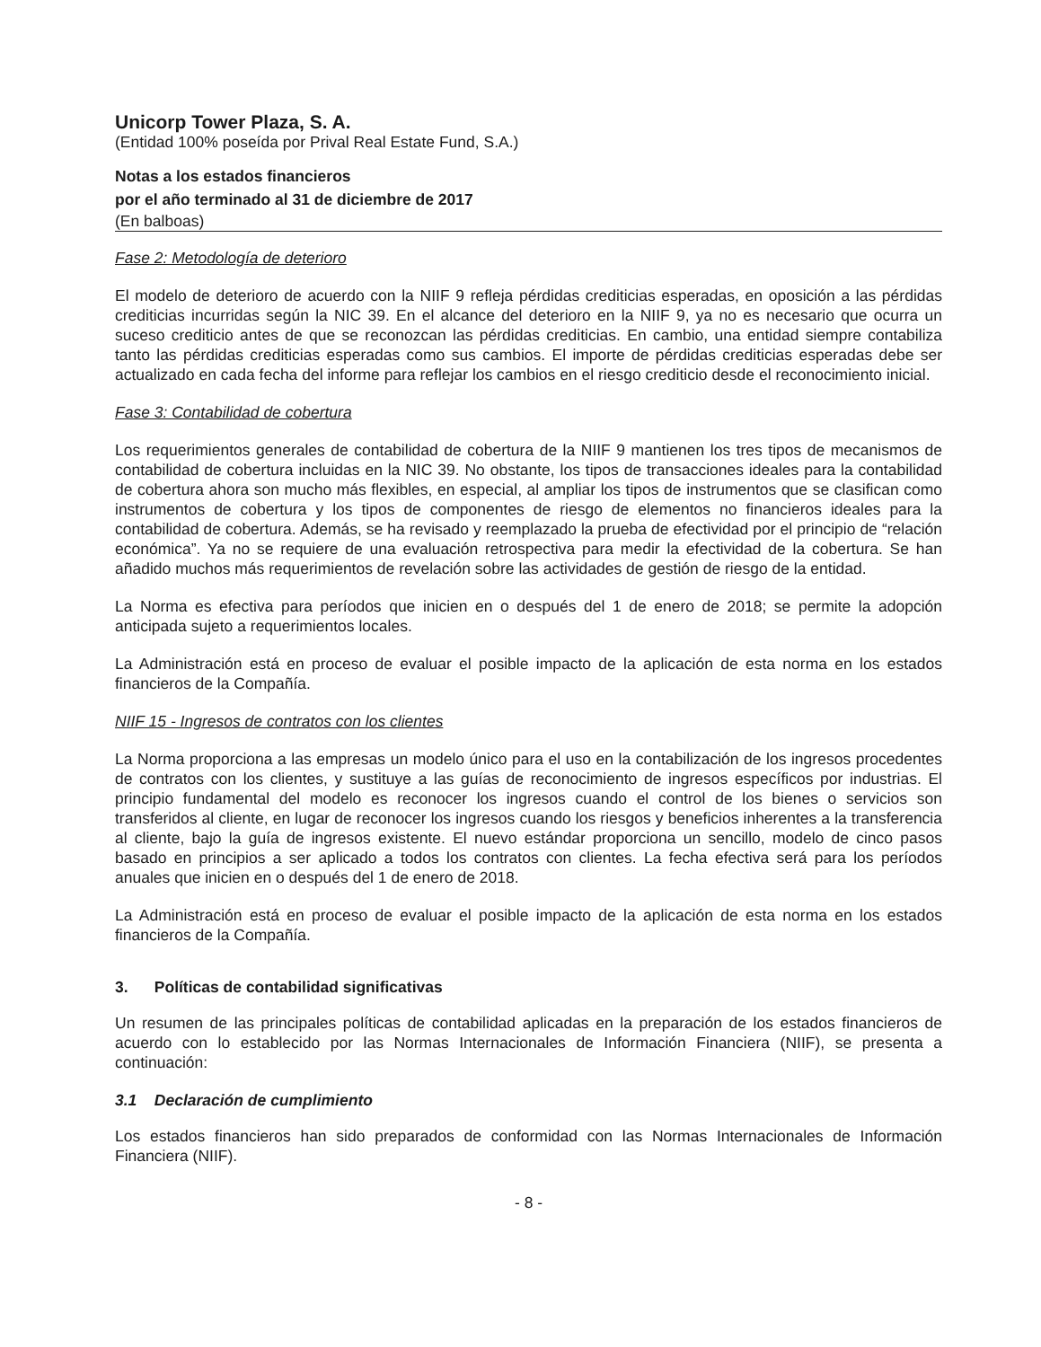Unicorp Tower Plaza, S. A.
(Entidad 100% poseída por Prival Real Estate Fund, S.A.)
Notas a los estados financieros
por el año terminado al 31 de diciembre de 2017
(En balboas)
Fase 2: Metodología de deterioro
El modelo de deterioro de acuerdo con la NIIF 9 refleja pérdidas crediticias esperadas, en oposición a las pérdidas crediticias incurridas según la NIC 39. En el alcance del deterioro en la NIIF 9, ya no es necesario que ocurra un suceso crediticio antes de que se reconozcan las pérdidas crediticias. En cambio, una entidad siempre contabiliza tanto las pérdidas crediticias esperadas como sus cambios. El importe de pérdidas crediticias esperadas debe ser actualizado en cada fecha del informe para reflejar los cambios en el riesgo crediticio desde el reconocimiento inicial.
Fase 3: Contabilidad de cobertura
Los requerimientos generales de contabilidad de cobertura de la NIIF 9 mantienen los tres tipos de mecanismos de contabilidad de cobertura incluidas en la NIC 39. No obstante, los tipos de transacciones ideales para la contabilidad de cobertura ahora son mucho más flexibles, en especial, al ampliar los tipos de instrumentos que se clasifican como instrumentos de cobertura y los tipos de componentes de riesgo de elementos no financieros ideales para la contabilidad de cobertura. Además, se ha revisado y reemplazado la prueba de efectividad por el principio de “relación económica”. Ya no se requiere de una evaluación retrospectiva para medir la efectividad de la cobertura. Se han añadido muchos más requerimientos de revelación sobre las actividades de gestión de riesgo de la entidad.
La Norma es efectiva para períodos que inicien en o después del 1 de enero de 2018; se permite la adopción anticipada sujeto a requerimientos locales.
La Administración está en proceso de evaluar el posible impacto de la aplicación de esta norma en los estados financieros de la Compañía.
NIIF 15 - Ingresos de contratos con los clientes
La Norma proporciona a las empresas un modelo único para el uso en la contabilización de los ingresos procedentes de contratos con los clientes, y sustituye a las guías de reconocimiento de ingresos específicos por industrias. El principio fundamental del modelo es reconocer los ingresos cuando el control de los bienes o servicios son transferidos al cliente, en lugar de reconocer los ingresos cuando los riesgos y beneficios inherentes a la transferencia al cliente, bajo la guía de ingresos existente. El nuevo estándar proporciona un sencillo, modelo de cinco pasos basado en principios a ser aplicado a todos los contratos con clientes. La fecha efectiva será para los períodos anuales que inicien en o después del 1 de enero de 2018.
La Administración está en proceso de evaluar el posible impacto de la aplicación de esta norma en los estados financieros de la Compañía.
3. Políticas de contabilidad significativas
Un resumen de las principales políticas de contabilidad aplicadas en la preparación de los estados financieros de acuerdo con lo establecido por las Normas Internacionales de Información Financiera (NIIF), se presenta a continuación:
3.1 Declaración de cumplimiento
Los estados financieros han sido preparados de conformidad con las Normas Internacionales de Información Financiera (NIIF).
- 8 -